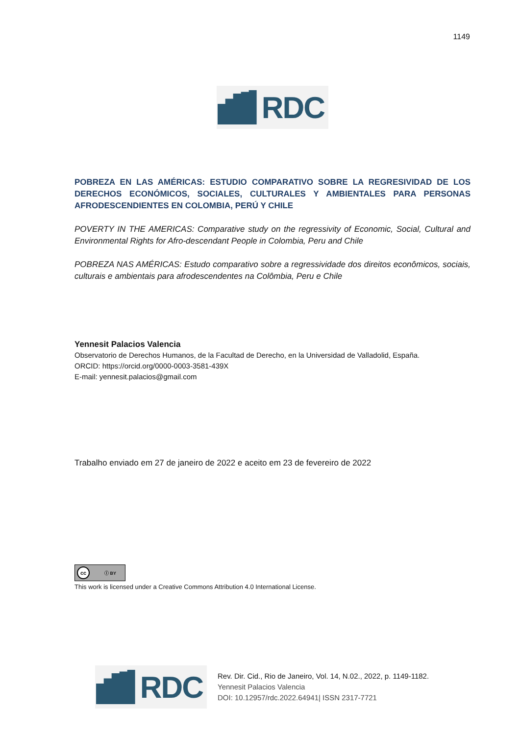1149
RDC
POBREZA EN LAS AMÉRICAS: ESTUDIO COMPARATIVO SOBRE LA REGRESIVIDAD DE LOS DERECHOS ECONÓMICOS, SOCIALES, CULTURALES Y AMBIENTALES PARA PERSONAS AFRODESCENDIENTES EN COLOMBIA, PERÚ Y CHILE
POVERTY IN THE AMERICAS: Comparative study on the regressivity of Economic, Social, Cultural and Environmental Rights for Afro-descendant People in Colombia, Peru and Chile
POBREZA NAS AMÉRICAS: Estudo comparativo sobre a regressividade dos direitos econômicos, sociais, culturais e ambientais para afrodescendentes na Colômbia, Peru e Chile
Yennesit Palacios Valencia
Observatorio de Derechos Humanos, de la Facultad de Derecho, en la Universidad de Valladolid, España.
ORCID: https://orcid.org/0000-0003-3581-439X
E-mail: yennesit.palacios@gmail.com
Trabalho enviado em 27 de janeiro de 2022 e aceito em 23 de fevereiro de 2022
cc ⓘ BY
This work is licensed under a Creative Commons Attribution 4.0 International License.
RDC
Rev. Dir. Cid., Rio de Janeiro, Vol. 14, N.02., 2022, p. 1149-1182.
Yennesit Palacios Valencia
DOI: 10.12957/rdc.2022.64941| ISSN 2317-7721